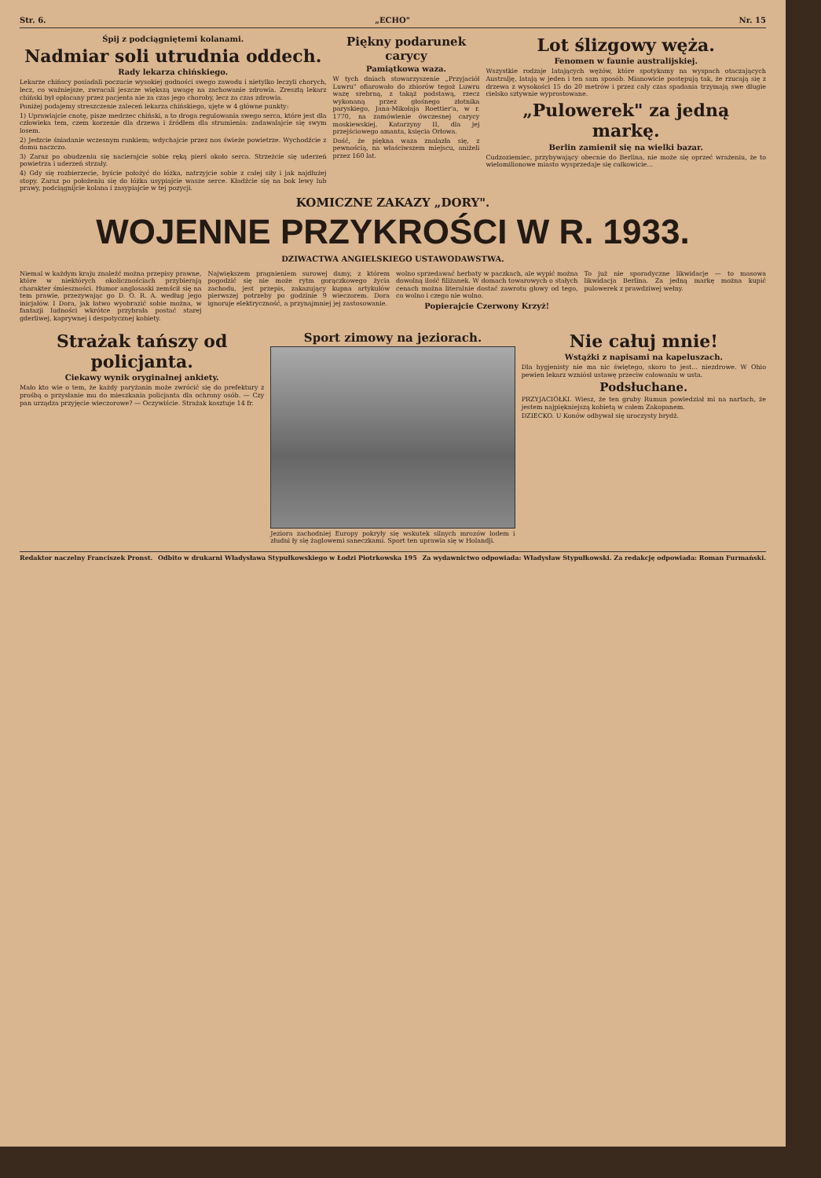Str. 6. „ECHO" Nr. 15
Śpij z podciągniętemi kolanami.
Nadmiar soli utrudnia oddech.
Rady lekarza chińskiego.
Lekarze chińscy posiadali poczucie wysokiej godności swego zawodu i nietylko leczyli chorych, lecz, co ważniejsze, zwracali jeszcze większą uwagę na zachowanie zdrowia. Zresztą lekarz chiński był opłacany przez pacjenta nie za czas jego choroby, lecz za czas zdrowia.
Poniżej podajemy streszczenie zaleceń lekarza chińskiego, ujęte w 4 główne punkty:
1) Uprawiajcie cnotę, pisze medrzec chiński, a to droga regulowania swego serca, które jest dla człowieka tem, czem korzenie dla drzewa i źródłem dla strumienia: zadawalajcie się swym losem.
2) Jedzcie śniadanie wczesnym rankiem; wdychajcie przez nos świeże powietrze. Wychodźcie z domu naczczo.
3) Zaraz po obudzeniu się nacierajcie sobie ręką pierś około serca. Strzeżcie się uderzeń powietrza i uderzeń strzały.
4) Gdy się rozbierzecie, byście położyć do łóżka, natrzyjcie sobie z całej siły i jak najdłużej stopy. Zaraz po położeniu się do łóżka usypiajcie wasze serce. Kładźcie się na bok lewy lub prawy, podciągnijcie kolana i zasypiajcie w tej pozycji.
Piękny podarunek carycy
Pamiątkowa waza.
W tych dniach stowarzyszenie „Przyjaciół Luwru" ofiarowało do zbiorów tegoż Luwru wazę srebrną, z takąż podstawą, rzecz wykonaną przez głośnego złotnika paryskiego, Jana-Mikołaja Roettier'a, w r. 1770, na zamówienie ówczesnej carycy moskiewskiej, Katarzyny II, dla jej przejściowego amanta, księcia Orłowa.
Dość, że piękna waza znalazła się, z pewnością, na właściwszem miejscu, aniżeli przez 160 lat.
Lot ślizgowy węża.
Fenomen w faunie australijskiej.
Wszystkie rodzaje latających wężów, które spotykamy na wyspach otaczających Australję, latają w jeden i ten sam sposób. Mianowicie postępują tak, że rzucają się z drzewa z wysokości 15 do 20 metrów i przez cały czas spadania trzymają swe długie cielsko sztywnie wyprostowane.
„Pulowerek" za jedną markę.
Berlin zamienił się na wielki bazar.
Cudzoziemiec, przybywający obecnie do Berlina, nie może się oprzeć wrażeniu, że to wielomilionowe miasto wysprzedaje się całkowicie...
KOMICZNE ZAKAZY „DORY".
WOJENNE PRZYKROŚCI W R. 1933.
DZIWACTWA ANGIELSKIEGO USTAWODAWSTWA.
Niemal w każdym kraju znaleźć można przepisy prawne, które w niektórych okolicznościach przybierają charakter śmieszności. Humor anglosaski zemścił się na tem prawie, przezywając go D. O. R. A. według jego inicjałów. I Dora, jak łatwo wyobrazić sobie można, w fantazji ludności wkrótce przybrała postać starej gderliwej, kaprywnej i despotycznej kobiety.
Największem pragnieniem surowej damy, z którem pogodzić się nie może rytm gorączkowego życia zachodu, jest przepis, zakazujący kupna artykułów pierwszej potrzeby po godzinie 9 wieczorem. Dora ignoruje elektryczność, a przynajmniej jej zastosowanie.
wolno sprzedawać herbaty w paczkach, ale wypić można dowolną ilość filiżanek. W domach towarowych o stałych cenach można literalnie dostać zawrotu głowy od tego, co wolno i czego nie wolno.
Popierajcie Czerwony Krzyż!
To już nie sporadyczne likwidacje — to masowa likwidacja Berlina. Za jedną markę można kupić pulowerek z prawdziwej wełny.
Strażak tańszy od policjanta.
Ciekawy wynik oryginalnej ankiety.
Mało kto wie o tem, że każdy paryżanin może zwrócić się do prefektury z prośbą o przysłanie mu do mieszkania policjanta dla ochrony osób. — Czy pan urządza przyjęcie wieczorowe? — Oczywiście. Strażak kosztuje 14 fr.
Sport zimowy na jeziorach.
Jeziora zachodniej Europy pokryły się wskutek silnych mrozów lodem i złudni ły się żaglowemi saneczkami. Sport ten uprawia się w Holandji.
Nie całuj mnie!
Wstążki z napisami na kapeluszach.
Dla hygjenisty nie ma nic świętego, skoro to jest... niezdrowe. W Ohio pewien lekarz wzniósł ustawę przeciw całowaniu w usta.
Podsłuchane.
PRZYJACIÓŁKI. Wiesz, że ten gruby Rumun powiedział mi na nartach, że jestem najpiękniejszą kobietą w całem Zakopanem.
DZIECKO. U Konów odbywał się uroczysty brydż.
Redaktor naczelny Franciszek Pronst. Odbito w drukarni Władysława Stypułkowskiego w Łodzi Piotrkowska 195 Za wydawnictwo odpowiada: Władysław Stypułkowski. Za redakcję odpowiada: Roman Furmański.